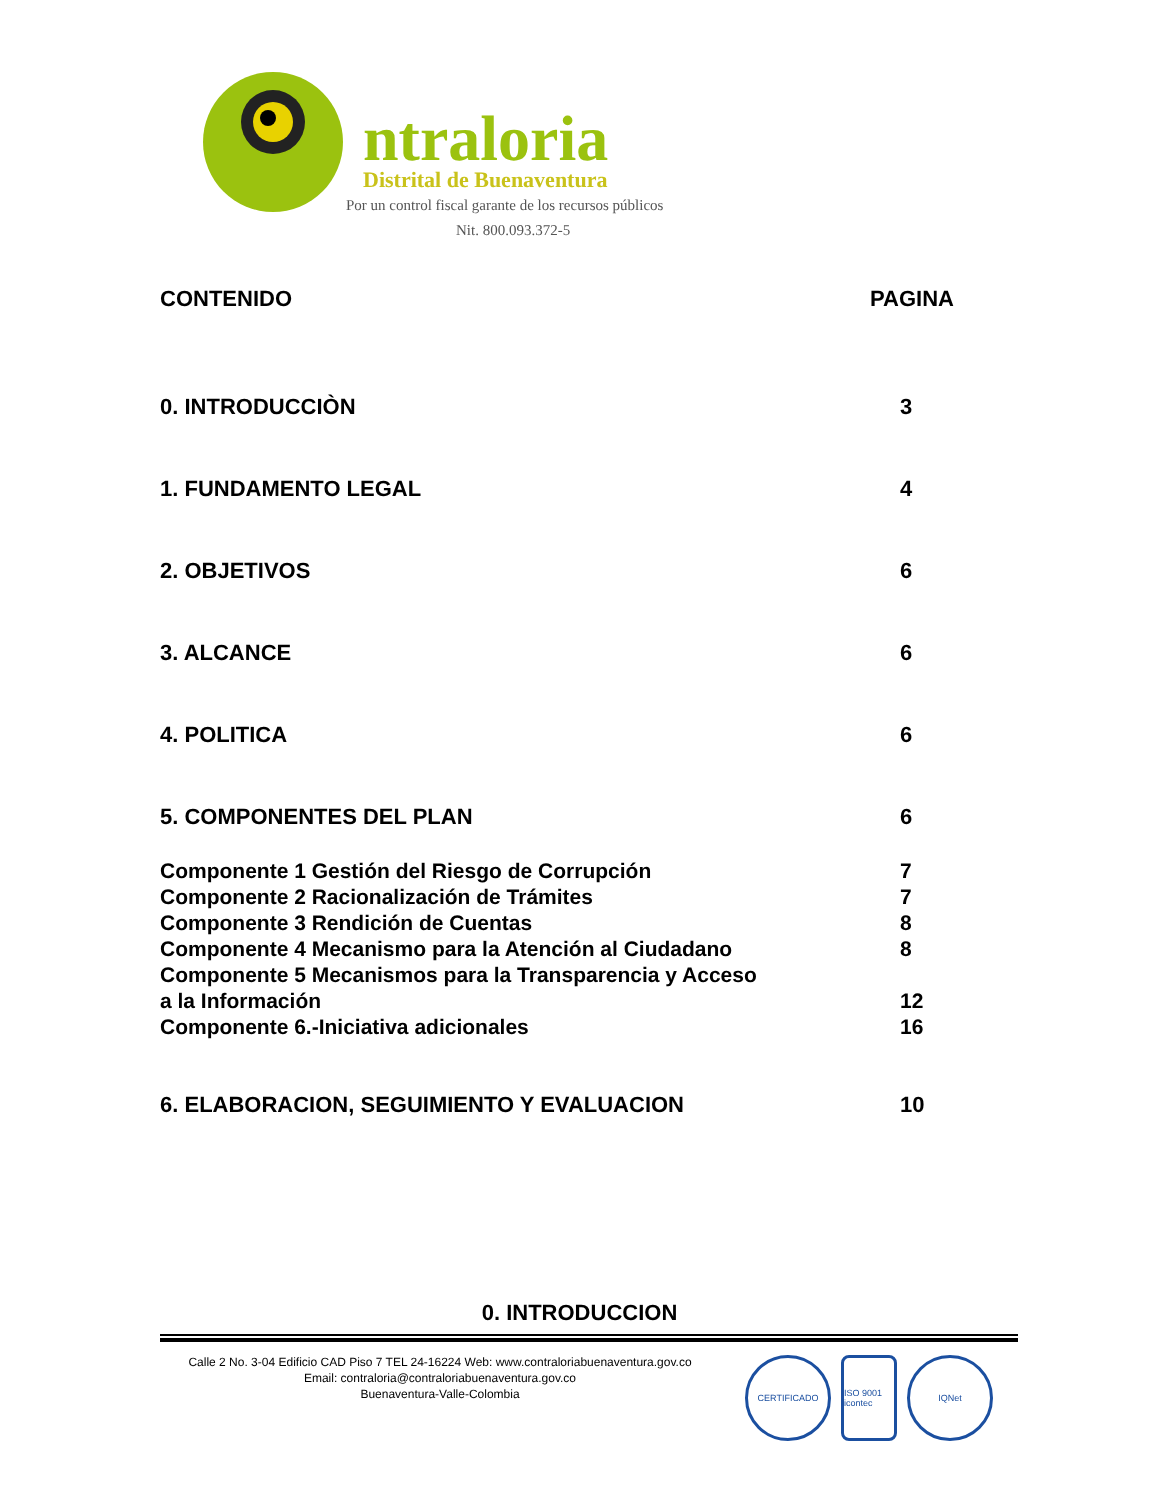ntraloria
Distrital de Buenaventura
Por un control fiscal garante de los recursos públicos
Nit. 800.093.372-5
CONTENIDO PAGINA
0. INTRODUCCIÒN 3
1. FUNDAMENTO LEGAL 4
2. OBJETIVOS 6
3. ALCANCE 6
4. POLITICA 6
5. COMPONENTES DEL PLAN 6
Componente 1 Gestión del Riesgo de Corrupción 7
Componente 2 Racionalización de Trámites 7
Componente 3 Rendición de Cuentas 8
Componente 4 Mecanismo para la Atención al Ciudadano 8
Componente 5 Mecanismos para la Transparencia y Acceso
a la Información
12
Componente 6.-Iniciativa adicionales 16
6. ELABORACION, SEGUIMIENTO Y EVALUACION 10
0. INTRODUCCION
Calle 2 No. 3-04 Edificio CAD Piso 7 TEL 24-16224 Web: www.contraloriabuenaventura.gov.co
Email: contraloria@contraloriabuenaventura.gov.co
Buenaventura-Valle-Colombia
CERTIFICADO ISO 9001 icontec
IQNet